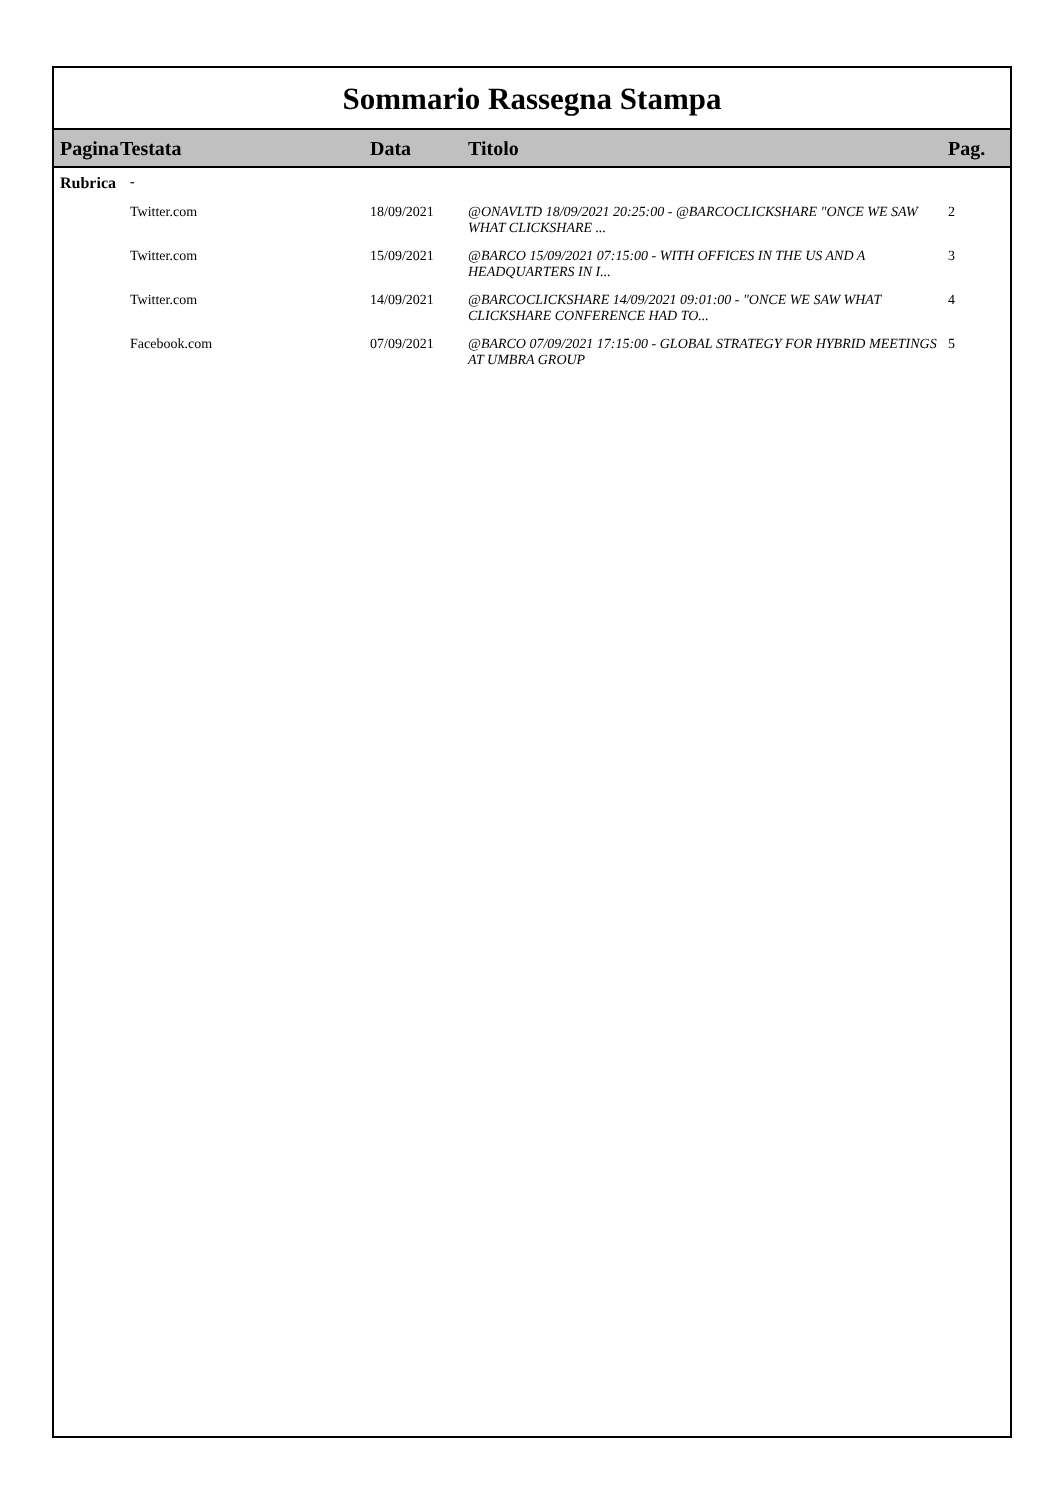Sommario Rassegna Stampa
| Pagina | Testata | Data | Titolo | Pag. |
| --- | --- | --- | --- | --- |
| Rubrica | - | | | |
| | Twitter.com | 18/09/2021 | @ONAVLTD 18/09/2021 20:25:00 - @BARCOCLICKSHARE "ONCE WE SAW WHAT CLICKSHARE ... | 2 |
| | Twitter.com | 15/09/2021 | @BARCO 15/09/2021 07:15:00 - WITH OFFICES IN THE US AND A HEADQUARTERS IN I... | 3 |
| | Twitter.com | 14/09/2021 | @BARCOCLICKSHARE 14/09/2021 09:01:00 - "ONCE WE SAW WHAT CLICKSHARE CONFERENCE HAD TO... | 4 |
| | Facebook.com | 07/09/2021 | @BARCO 07/09/2021 17:15:00 - GLOBAL STRATEGY FOR HYBRID MEETINGS AT UMBRA GROUP | 5 |